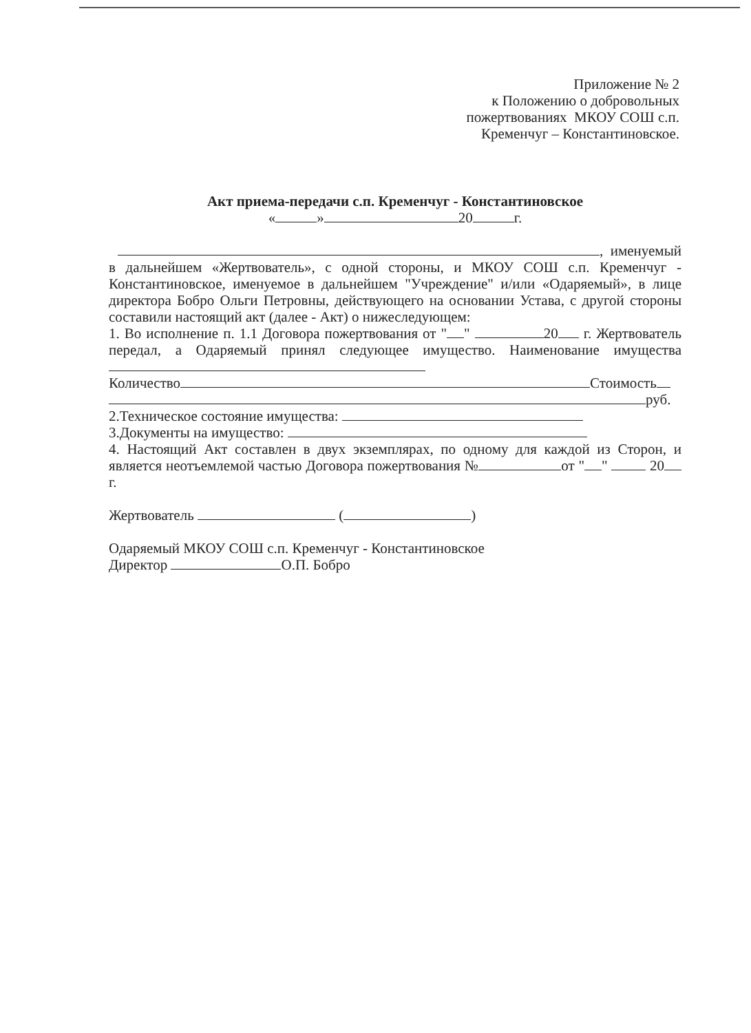Приложение № 2
к Положению о добровольных
пожертвованиях МКОУ СОШ с.п.
Кременчуг – Константиновское.
Акт приема-передачи с.п. Кременчуг - Константиновское
« » 20 г.
, именуемый
в дальнейшем «Жертвователь», с одной стороны, и МКОУ СОШ с.п. Кременчуг - Константиновское, именуемое в дальнейшем "Учреждение" и/или «Одаряемый», в лице директора Бобро Ольги Петровны, действующего на основании Устава, с другой стороны составили настоящий акт (далее - Акт) о нижеследующем:
1. Во исполнение п. 1.1 Договора пожертвования от " " 20 г. Жертвователь передал, а Одаряемый принял следующее имущество. Наименование имущества
Количество Стоимость
руб.
2.Техническое состояние имущества:
3.Документы на имущество:
4. Настоящий Акт составлен в двух экземплярах, по одному для каждой из Сторон, и является неотъемлемой частью Договора пожертвования № от " " 20 г.
Жертвователь ( )
Одаряемый МКОУ СОШ с.п. Кременчуг - Константиновское
Директор О.П. Бобро